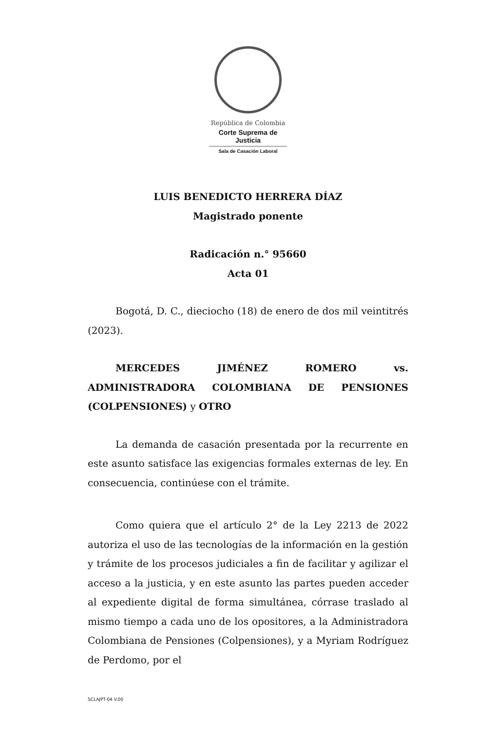República de Colombia
Corte Suprema de Justicia
Sala de Casación Laboral
LUIS BENEDICTO HERRERA DÍAZ
Magistrado ponente
Radicación n.° 95660
Acta 01
Bogotá, D. C., dieciocho (18) de enero de dos mil veintitrés (2023).
MERCEDES JIMÉNEZ ROMERO vs. ADMINISTRADORA COLOMBIANA DE PENSIONES (COLPENSIONES) y OTRO
La demanda de casación presentada por la recurrente en este asunto satisface las exigencias formales externas de ley. En consecuencia, continúese con el trámite.
Como quiera que el artículo 2° de la Ley 2213 de 2022 autoriza el uso de las tecnologías de la información en la gestión y trámite de los procesos judiciales a fin de facilitar y agilizar el acceso a la justicia, y en este asunto las partes pueden acceder al expediente digital de forma simultánea, córrase traslado al mismo tiempo a cada uno de los opositores, a la Administradora Colombiana de Pensiones (Colpensiones), y a Myriam Rodríguez de Perdomo, por el
SCLAJPT-04 V.00